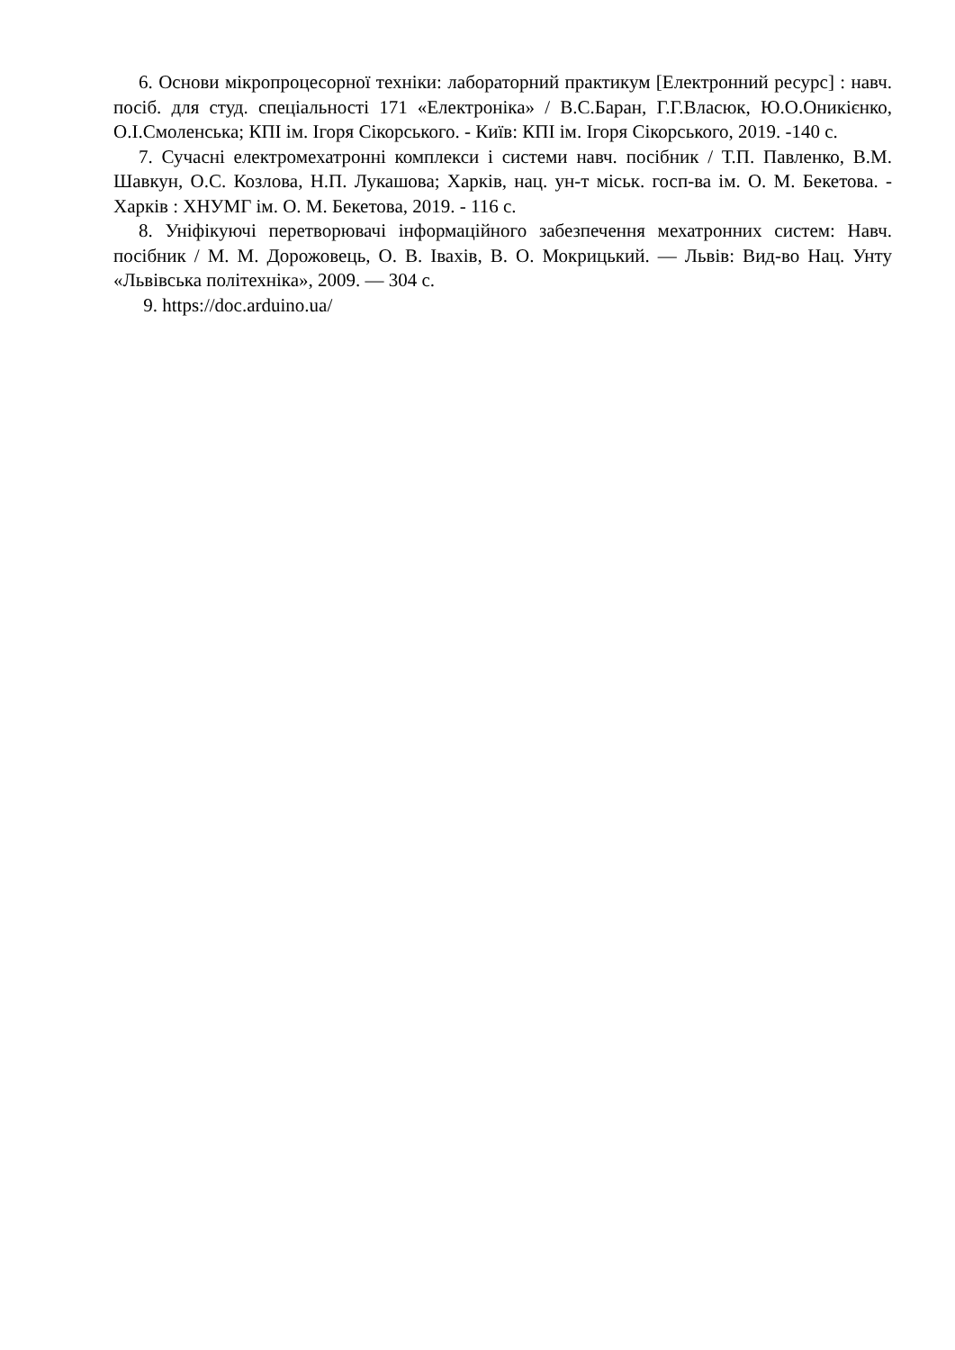6. Основи мікропроцесорної техніки: лабораторний практикум [Електронний ресурс] : навч. посіб. для студ. спеціальності 171 «Електроніка» / В.С.Баран, Г.Г.Власюк, Ю.О.Оникієнко, О.І.Смоленська; КПІ ім. Ігоря Сікорського. - Київ: КПІ ім. Ігоря Сікорського, 2019. -140 с.
7. Сучасні електромехатронні комплекси і системи навч. посібник / Т.П. Павленко, В.М. Шавкун, О.С. Козлова, Н.П. Лукашова; Харків, нац. ун-т міськ. госп-ва ім. О. М. Бекетова. - Харків : ХНУМГ ім. О. М. Бекетова, 2019. - 116 с.
8. Уніфікуючі перетворювачі інформаційного забезпечення мехатронних систем: Навч. посібник / М. М. Дорожовець, О. В. Івахів, В. О. Мокрицький. — Львів: Вид-во Нац. Унту «Львівська політехніка», 2009. — 304 с.
9. https://doc.arduino.ua/